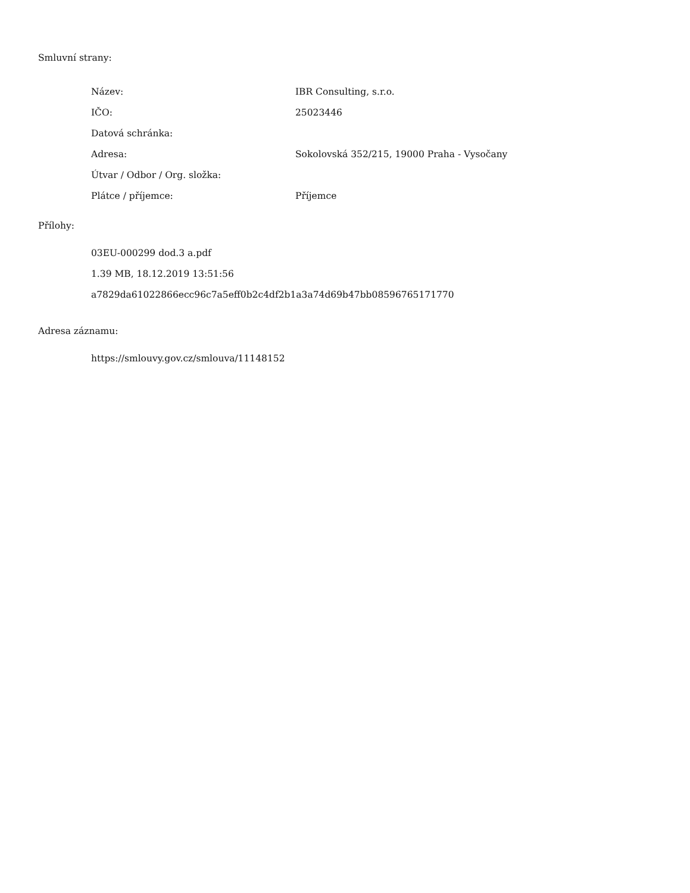Smluvní strany:
| Název: | IBR Consulting, s.r.o. |
| IČO: | 25023446 |
| Datová schránka: | |
| Adresa: | Sokolovská 352/215, 19000 Praha - Vysočany |
| Útvar / Odbor / Org. složka: | |
| Plátce / příjemce: | Příjemce |
Přílohy:
03EU-000299 dod.3 a.pdf
1.39 MB, 18.12.2019 13:51:56
a7829da61022866ecc96c7a5eff0b2c4df2b1a3a74d69b47bb08596765171770
Adresa záznamu:
https://smlouvy.gov.cz/smlouva/11148152